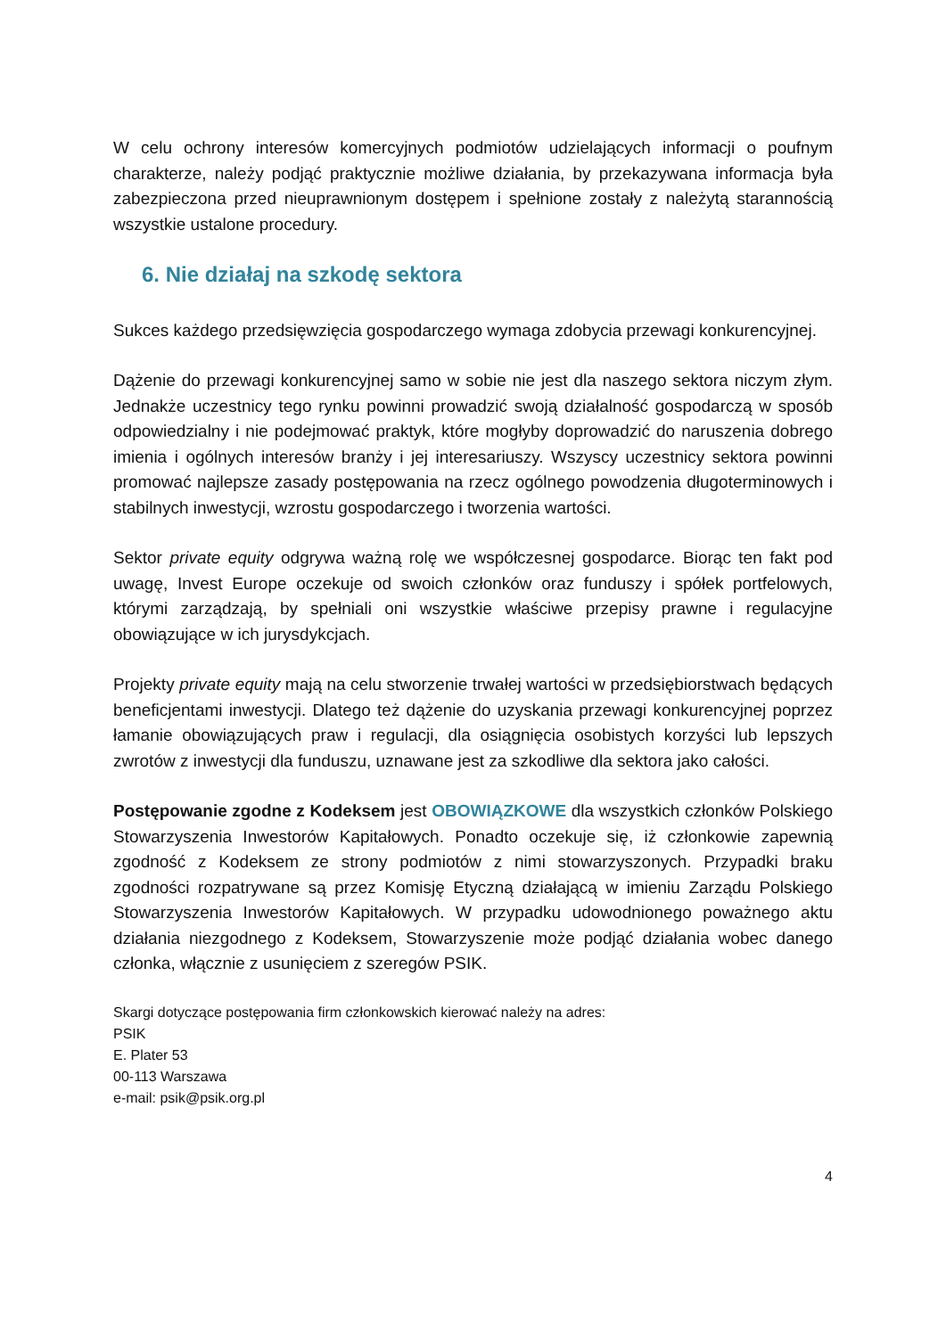W celu ochrony interesów komercyjnych podmiotów udzielających informacji o poufnym charakterze, należy podjąć praktycznie możliwe działania, by przekazywana informacja była zabezpieczona przed nieuprawnionym dostępem i spełnione zostały z należytą starannością wszystkie ustalone procedury.
6. Nie działaj na szkodę sektora
Sukces każdego przedsięwzięcia gospodarczego wymaga zdobycia przewagi konkurencyjnej.
Dążenie do przewagi konkurencyjnej samo w sobie nie jest dla naszego sektora niczym złym. Jednakże uczestnicy tego rynku powinni prowadzić swoją działalność gospodarczą w sposób odpowiedzialny i nie podejmować praktyk, które mogłyby doprowadzić do naruszenia dobrego imienia i ogólnych interesów branży i jej interesariuszy. Wszyscy uczestnicy sektora powinni promować najlepsze zasady postępowania na rzecz ogólnego powodzenia długoterminowych i stabilnych inwestycji, wzrostu gospodarczego i tworzenia wartości.
Sektor private equity odgrywa ważną rolę we współczesnej gospodarce. Biorąc ten fakt pod uwagę, Invest Europe oczekuje od swoich członków oraz funduszy i spółek portfelowych, którymi zarządzają, by spełniali oni wszystkie właściwe przepisy prawne i regulacyjne obowiązujące w ich jurysdykcjach.
Projekty private equity mają na celu stworzenie trwałej wartości w przedsiębiorstwach będących beneficjentami inwestycji. Dlatego też dążenie do uzyskania przewagi konkurencyjnej poprzez łamanie obowiązujących praw i regulacji, dla osiągnięcia osobistych korzyści lub lepszych zwrotów z inwestycji dla funduszu, uznawane jest za szkodliwe dla sektora jako całości.
Postępowanie zgodne z Kodeksem jest OBOWIĄZKOWE dla wszystkich członków Polskiego Stowarzyszenia Inwestorów Kapitałowych. Ponadto oczekuje się, iż członkowie zapewnią zgodność z Kodeksem ze strony podmiotów z nimi stowarzyszonych. Przypadki braku zgodności rozpatrywane są przez Komisję Etyczną działającą w imieniu Zarządu Polskiego Stowarzyszenia Inwestorów Kapitałowych. W przypadku udowodnionego poważnego aktu działania niezgodnego z Kodeksem, Stowarzyszenie może podjąć działania wobec danego członka, włącznie z usunięciem z szeregów PSIK.
Skargi dotyczące postępowania firm członkowskich kierować należy na adres:
PSIK
E. Plater 53
00-113 Warszawa
e-mail: psik@psik.org.pl
4